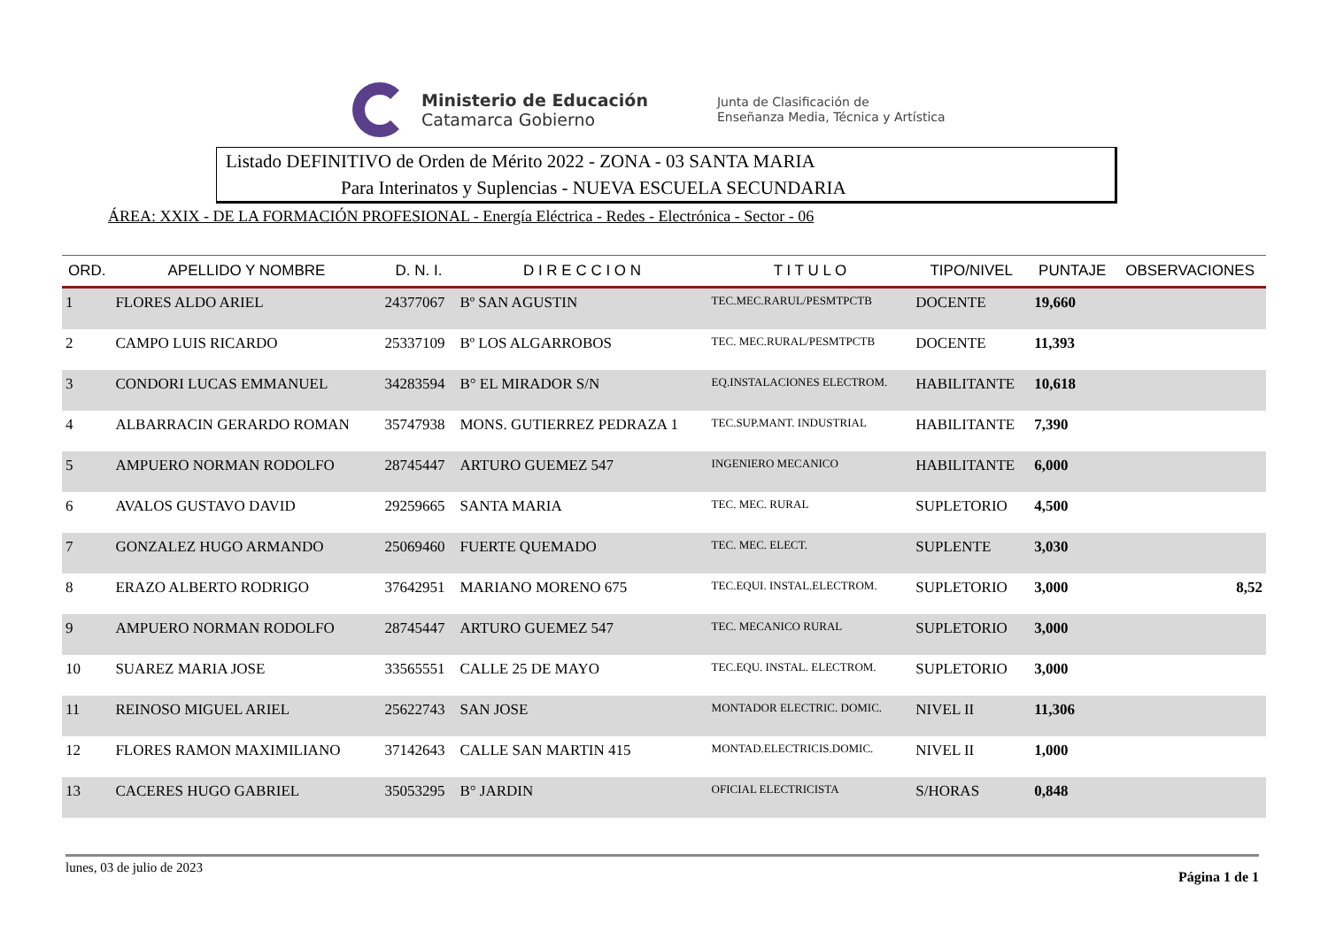Ministerio de Educación
Catamarca Gobierno
Junta de Clasificación de
Enseñanza Media, Técnica y Artística
Listado DEFINITIVO de Orden de Mérito 2022 - ZONA - 03 SANTA MARIA
Para Interinatos y Suplencias - NUEVA ESCUELA SECUNDARIA
ÁREA: XXIX - DE LA FORMACIÓN PROFESIONAL - Energía Eléctrica - Redes - Electrónica - Sector - 06
| ORD. | APELLIDO Y NOMBRE | D. N. I. | D I R E C C I O N | T I T U L O | TIPO/NIVEL | PUNTAJE | OBSERVACIONES |
| --- | --- | --- | --- | --- | --- | --- | --- |
| 1 | FLORES ALDO ARIEL | 24377067 | Bº SAN AGUSTIN | TEC.MEC.RARUL/PESMTPCTB | DOCENTE | 19,660 | |
| 2 | CAMPO LUIS RICARDO | 25337109 | Bº LOS ALGARROBOS | TEC. MEC.RURAL/PESMTPCTB | DOCENTE | 11,393 | |
| 3 | CONDORI LUCAS EMMANUEL | 34283594 | B° EL MIRADOR S/N | EQ.INSTALACIONES ELECTROM. | HABILITANTE | 10,618 | |
| 4 | ALBARRACIN GERARDO ROMAN | 35747938 | MONS. GUTIERREZ PEDRAZA 1 | TEC.SUP.MANT. INDUSTRIAL | HABILITANTE | 7,390 | |
| 5 | AMPUERO NORMAN RODOLFO | 28745447 | ARTURO GUEMEZ 547 | INGENIERO MECANICO | HABILITANTE | 6,000 | |
| 6 | AVALOS GUSTAVO DAVID | 29259665 | SANTA MARIA | TEC. MEC. RURAL | SUPLETORIO | 4,500 | |
| 7 | GONZALEZ HUGO ARMANDO | 25069460 | FUERTE QUEMADO | TEC. MEC. ELECT. | SUPLENTE | 3,030 | |
| 8 | ERAZO ALBERTO RODRIGO | 37642951 | MARIANO MORENO 675 | TEC.EQUI. INSTAL.ELECTROM. | SUPLETORIO | 3,000 | 8,52 |
| 9 | AMPUERO NORMAN RODOLFO | 28745447 | ARTURO GUEMEZ 547 | TEC. MECANICO RURAL | SUPLETORIO | 3,000 | |
| 10 | SUAREZ MARIA JOSE | 33565551 | CALLE 25 DE MAYO | TEC.EQU. INSTAL. ELECTROM. | SUPLETORIO | 3,000 | |
| 11 | REINOSO MIGUEL ARIEL | 25622743 | SAN JOSE | MONTADOR ELECTRIC. DOMIC. | NIVEL II | 11,306 | |
| 12 | FLORES RAMON MAXIMILIANO | 37142643 | CALLE SAN MARTIN 415 | MONTAD.ELECTRICIS.DOMIC. | NIVEL II | 1,000 | |
| 13 | CACERES HUGO GABRIEL | 35053295 | B° JARDIN | OFICIAL ELECTRICISTA | S/HORAS | 0,848 | |
lunes, 03 de julio de 2023 Página 1 de 1